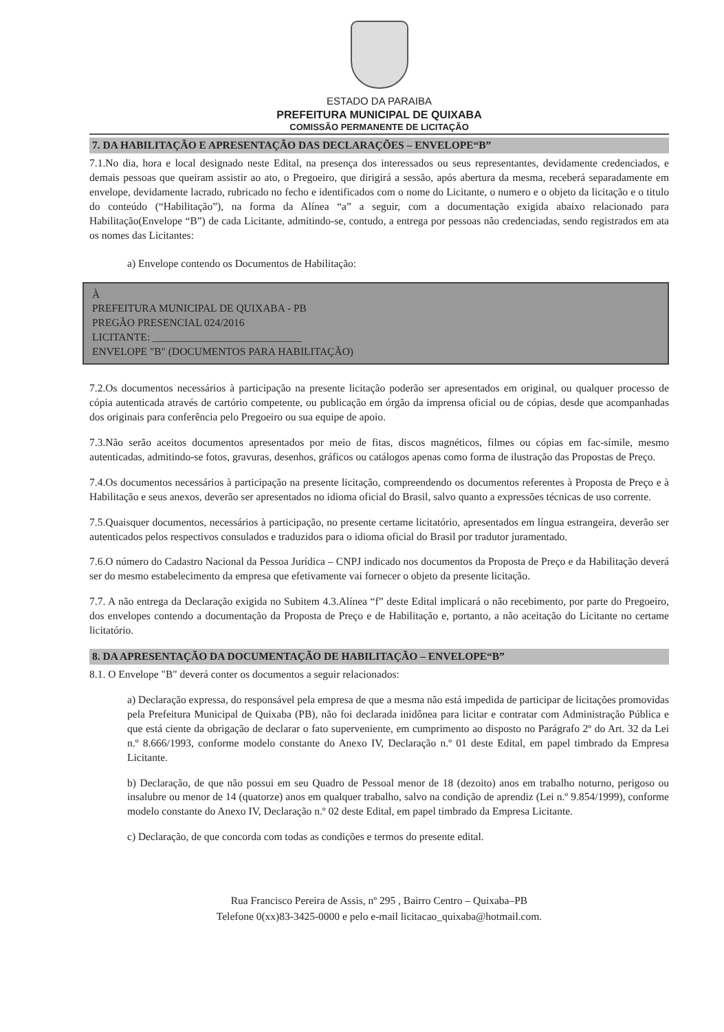ESTADO DA PARAIBA
PREFEITURA MUNICIPAL DE QUIXABA
COMISSÃO PERMANENTE DE LICITAÇÃO
7. DA HABILITAÇÃO E APRESENTAÇÃO DAS DECLARAÇÕES – ENVELOPE“B”
7.1.No dia, hora e local designado neste Edital, na presença dos interessados ou seus representantes, devidamente credenciados, e demais pessoas que queiram assistir ao ato, o Pregoeiro, que dirigirá a sessão, após abertura da mesma, receberá separadamente em envelope, devidamente lacrado, rubricado no fecho e identificados com o nome do Licitante, o numero e o objeto da licitação e o titulo do conteúdo (“Habilitação”), na forma da Alínea “a” a seguir, com a documentação exigida abaixo relacionado para Habilitação(Envelope “B”) de cada Licitante, admitindo-se, contudo, a entrega por pessoas não credenciadas, sendo registrados em ata os nomes das Licitantes:
a) Envelope contendo os Documentos de Habilitação:
À
PREFEITURA MUNICIPAL DE QUIXABA - PB
PREGÃO PRESENCIAL 024/2016
LICITANTE: ____________________________
ENVELOPE "B" (DOCUMENTOS PARA HABILITAÇÃO)
7.2.Os documentos necessários à participação na presente licitação poderão ser apresentados em original, ou qualquer processo de cópia autenticada através de cartório competente, ou publicação em órgão da imprensa oficial ou de cópias, desde que acompanhadas dos originais para conferência pelo Pregoeiro ou sua equipe de apoio.
7.3.Não serão aceitos documentos apresentados por meio de fitas, discos magnéticos, filmes ou cópias em fac-símile, mesmo autenticadas, admitindo-se fotos, gravuras, desenhos, gráficos ou catálogos apenas como forma de ilustração das Propostas de Preço.
7.4.Os documentos necessários à participação na presente licitação, compreendendo os documentos referentes à Proposta de Preço e à Habilitação e seus anexos, deverão ser apresentados no idioma oficial do Brasil, salvo quanto a expressões técnicas de uso corrente.
7.5.Quaisquer documentos, necessários à participação, no presente certame licitatório, apresentados em língua estrangeira, deverão ser autenticados pelos respectivos consulados e traduzidos para o idioma oficial do Brasil por tradutor juramentado.
7.6.O número do Cadastro Nacional da Pessoa Jurídica – CNPJ indicado nos documentos da Proposta de Preço e da Habilitação deverá ser do mesmo estabelecimento da empresa que efetivamente vai fornecer o objeto da presente licitação.
7.7. A não entrega da Declaração exigida no Subitem 4.3.Alínea “f” deste Edital implicará o não recebimento, por parte do Pregoeiro, dos envelopes contendo a documentação da Proposta de Preço e de Habilitação e, portanto, a não aceitação do Licitante no certame licitatório.
8. DA APRESENTAÇÃO DA DOCUMENTAÇÃO DE HABILITAÇÃO – ENVELOPE“B”
8.1. O Envelope "B" deverá conter os documentos a seguir relacionados:
a) Declaração expressa, do responsável pela empresa de que a mesma não está impedida de participar de licitações promovidas pela Prefeitura Municipal de Quixaba (PB), não foi declarada inidônea para licitar e contratar com Administração Pública e que está ciente da obrigação de declarar o fato superveniente, em cumprimento ao disposto no Parágrafo 2º do Art. 32 da Lei n.º 8.666/1993, conforme modelo constante do Anexo IV, Declaração n.º 01 deste Edital, em papel timbrado da Empresa Licitante.
b) Declaração, de que não possui em seu Quadro de Pessoal menor de 18 (dezoito) anos em trabalho noturno, perigoso ou insalubre ou menor de 14 (quatorze) anos em qualquer trabalho, salvo na condição de aprendiz (Lei n.º 9.854/1999), conforme modelo constante do Anexo IV, Declaração n.º 02 deste Edital, em papel timbrado da Empresa Licitante.
c) Declaração, de que concorda com todas as condições e termos do presente edital.
Rua Francisco Pereira de Assis, nº 295 , Bairro Centro – Quixaba–PB
Telefone 0(xx)83-3425-0000 e pelo e-mail licitacao_quixaba@hotmail.com.